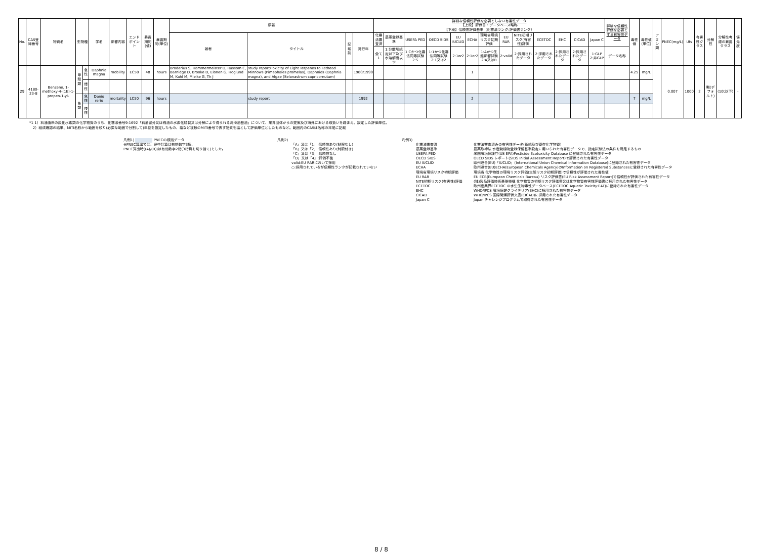| No. | CAS登録番号 | 物質名 | 生物種 | | 学名 | 影響内容 | エンドポイント | 暴露期間(値) | 暴露期間(単位) | 原著 | | | | 詳細な信頼性評価を必要としない有害性データ 【上段】評価書・データベース略称 【下段】信頼性評価基準（化審法ランク:評価書ランク） | | | | | | | | | | | | | 詳細な信頼性評価を必要とする有害性データ | 毒性値 | 毒性値(単位) | アミン類 | PNEC(mg/L) | Ufs | 有害性クラス | 分解性 | 分解性考慮の暴露クラス | 優先度 |
| --- | --- | --- | --- | --- | --- | --- | --- | --- | --- | --- | --- | --- | --- | --- | --- | --- | --- | --- | --- | --- | --- | --- | --- | --- | --- | --- | --- | --- | --- | --- | --- | --- | --- | --- | --- | --- |
| | | | | | | | | | | 著者 | タイトル | 記載誌 | 発行年 | 化審法審査済 | 農薬登録基準 | USEPA PED | OECD SIDS | EU IUCLID | ECHA | 環境省環境リスク初期評価 | EU RAR | NITE初期リスク(有害性)評価 | ECETOC | EHC | CICAD | Japan C | | | | | | | | | | |
| | | | | | | | | | | | | | | 全て1 | 1:分散剤規定以下及び水溶解度以下 | 1:Cかつ化審法同等試験 2:S | 1:1かつ化審法同等試験 2:1又は2 | 2:1or2 | 2:1or2 | 1:Aかつ生態影響試験 2:A又はB | 2:valid | 2:採用されたデータ | 2:採用されたデータ | 2:採用されたデータ | 2:採用されたデータ | 1:GLP 2:非GLP | データ名称 | | | | | | | | | |
| 29 | 4180-23-8 | Benzene, 1-methoxy-4-(1E)-1-propen-1-yl- | 甲殻類 | 急性 | Daphnia magna | mobility | EC50 | 48 | hours | Broderius S, Hammermeister D, Russom C, Barnidge D, Brooke D, Elonen G, Hoglund M, Kahl M, Mielke G, Th J | study report/Toxicity of Eight Terpenes to Fathead Minnows (Pimephales promelas), Daphnids (Daphnia magna), and Algae (Selanastrum capricornutum) | | 1980/1990 | | | | | | 1 | | | | | | | | | 4.25 | mg/L | | 0.007 | 1000 | 2 | 難(デフォルト) | (10t以下) | - |
| | | | | 慢性 | | | | | | | | | | | | | | | | | | | | | | | | | | | | | | | | |
| | | | 魚類 | 急性 | Danio rerio | mortality | LC50 | 96 | hours | | study report | | 1992 | | | | | | 2 | | | | | | | | | 7 | mg/L | | | | | | | |
| | | | | 慢性 | | | | | | | | | | | | | | | | | | | | | | | | | | | | | | | | |
*1 1）石油由来の炭化水素類の化学物質のうち、化審法番号9-1692「石油留分又は残油の水素化精製又は分解により得られる潤滑油基油」について、業界団体からの提案及び海外における取扱いを踏まえ、設定した評価単位。
2）組成確認の結果、MITI名称から範囲を絞り(必要な範囲で分割して)単位を設定したもの、塩など複数のMITI番号で表す物質を塩として評価単位としたものなど。範囲内のCASは名称の末尾に記載
凡例1) PNECの根拠データ
※PNEC算出では、途中計算は有効数字3桁、
PNEC算出時((A)/(B))は有効数字2桁(3桁目を切り捨て)とした。
凡例2)
「A」又は「1」:信頼性あり(制限なし)
「B」又は「2」:信頼性あり(制限付き)
「C」又は「3」:信頼性なし
「D」又は「4」:評価不能
valid:EU RARにおいて採用
○:採用されているが信頼性ランクが記載されていない
凡例3)
化審法審査済
農薬登録基準
USEPA PED
OECD SIDS
EU IUCLID
ECHA
環境省環境リスク初期評価
EU RAR
NITE初期リスク(有害性)評価
ECETOC
EHC
CICAD
Japan C
化審法審査済みの有害性データ(新規及び既存化学物質)
農薬取締法 水産動植物登録保留基準設定に用いられた有害性データで、指定試験法の条件を満足するもの
米国環境保護庁(US EPA)Pesticide Ecotoxicity Database に登録された有害性データ
OECD SIDS レポート(SIDS Initial Assessment Report)で評価された有害性データ
欧州連合(EU)「IUCLID」(International Union Chemical Information Database)に登録された有害性データ
欧州連合(EU)ECHA(European Chemicals Agency)のInformation on Registered Substancesに登録された有害性データ
環境省 化学物質の環境リスク評価(生態リスク初期評価)で信頼性が評価された毒性値
EU ECB(European Chemicals Bureau) リスク評価書(EU Risk Assessment Report)で信頼性が評価された有害性データ
(独)製品評価技術基盤機構 化学物質の初期リスク評価書又は化学物質有害性評価書に採用された有害性データ
欧州産業界ECETOC の水生生物毒性データベース(ECETOC Aquatic Toxicity:EAT)に登録された有害性データ
WHO/IPCS 環境保健クライテリア(EHC)に採用された有害性データ
WHO/IPCS 国際簡潔評価文書(CICAD)に採用された有害性データ
Japan チャレンジプログラムで取得された有害性データ
8 / 8